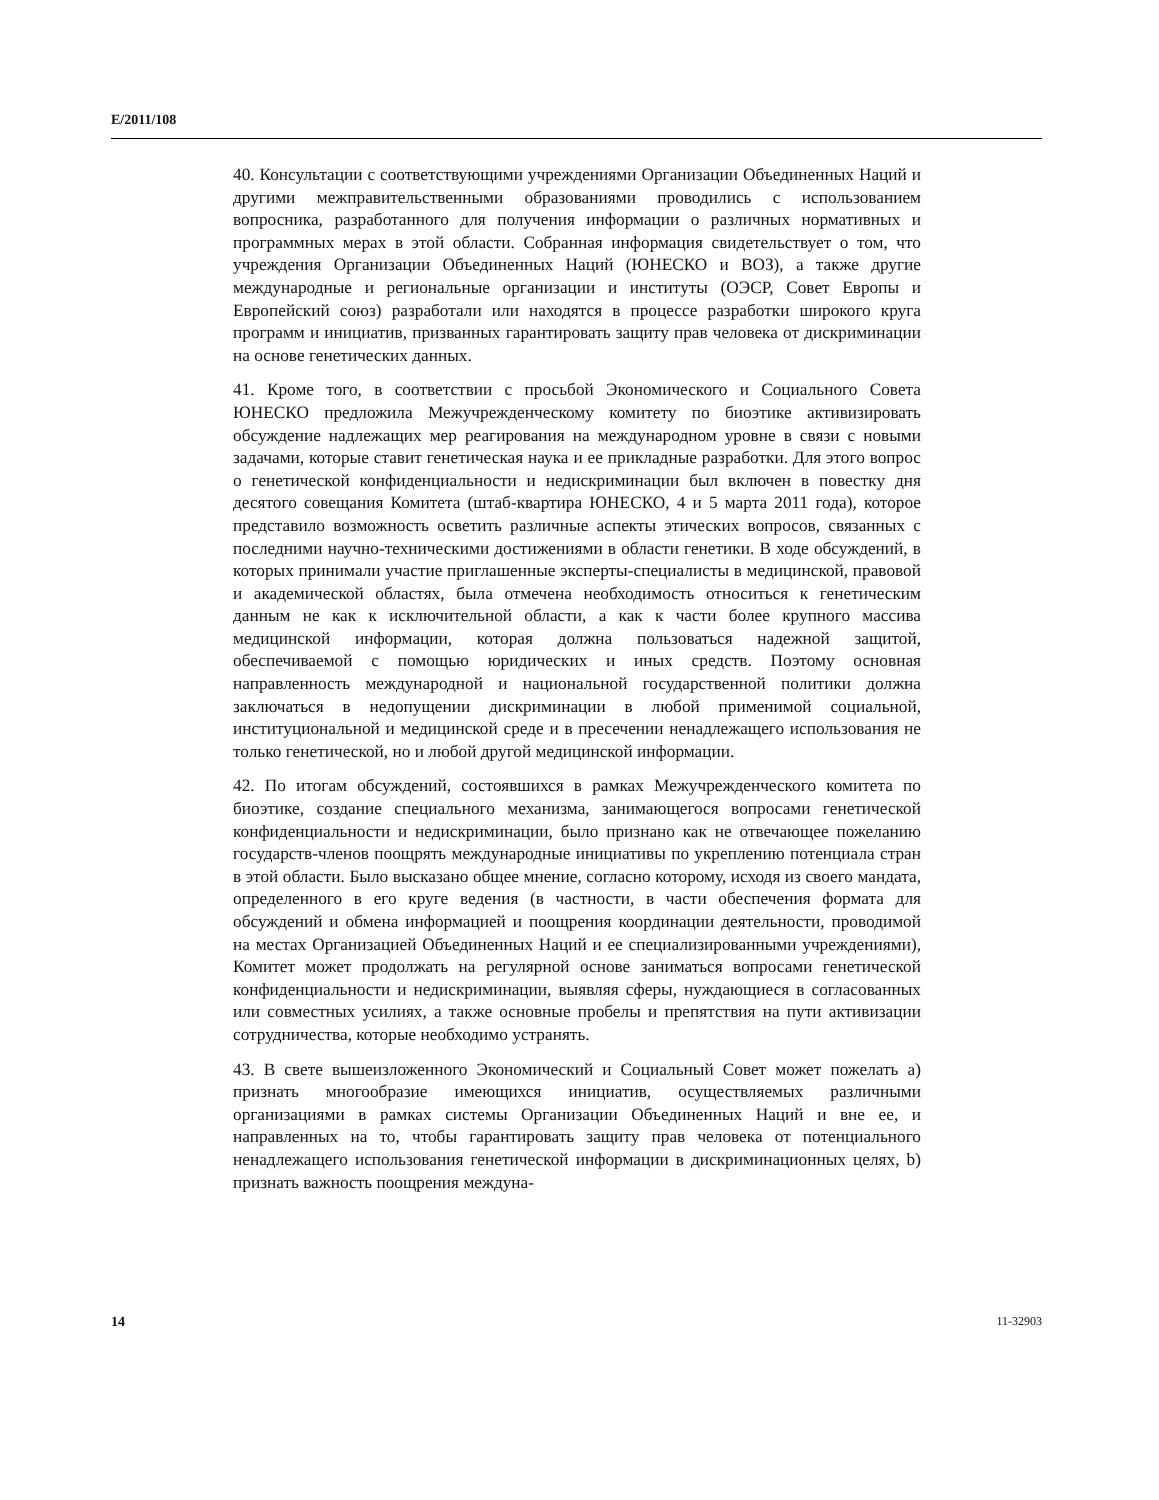E/2011/108
40. Консультации с соответствующими учреждениями Организации Объединенных Наций и другими межправительственными образованиями проводились с использованием вопросника, разработанного для получения информации о различных нормативных и программных мерах в этой области. Собранная информация свидетельствует о том, что учреждения Организации Объединенных Наций (ЮНЕСКО и ВОЗ), а также другие международные и региональные организации и институты (ОЭСР, Совет Европы и Европейский союз) разработали или находятся в процессе разработки широкого круга программ и инициатив, призванных гарантировать защиту прав человека от дискриминации на основе генетических данных.
41. Кроме того, в соответствии с просьбой Экономического и Социального Совета ЮНЕСКО предложила Межучрежденческому комитету по биоэтике активизировать обсуждение надлежащих мер реагирования на международном уровне в связи с новыми задачами, которые ставит генетическая наука и ее прикладные разработки. Для этого вопрос о генетической конфиденциальности и недискриминации был включен в повестку дня десятого совещания Комитета (штаб-квартира ЮНЕСКО, 4 и 5 марта 2011 года), которое представило возможность осветить различные аспекты этических вопросов, связанных с последними научно-техническими достижениями в области генетики. В ходе обсуждений, в которых принимали участие приглашенные эксперты-специалисты в медицинской, правовой и академической областях, была отмечена необходимость относиться к генетическим данным не как к исключительной области, а как к части более крупного массива медицинской информации, которая должна пользоваться надежной защитой, обеспечиваемой с помощью юридических и иных средств. Поэтому основная направленность международной и национальной государственной политики должна заключаться в недопущении дискриминации в любой применимой социальной, институциональной и медицинской среде и в пресечении ненадлежащего использования не только генетической, но и любой другой медицинской информации.
42. По итогам обсуждений, состоявшихся в рамках Межучрежденческого комитета по биоэтике, создание специального механизма, занимающегося вопросами генетической конфиденциальности и недискриминации, было признано как не отвечающее пожеланию государств-членов поощрять международные инициативы по укреплению потенциала стран в этой области. Было высказано общее мнение, согласно которому, исходя из своего мандата, определенного в его круге ведения (в частности, в части обеспечения формата для обсуждений и обмена информацией и поощрения координации деятельности, проводимой на местах Организацией Объединенных Наций и ее специализированными учреждениями), Комитет может продолжать на регулярной основе заниматься вопросами генетической конфиденциальности и недискриминации, выявляя сферы, нуждающиеся в согласованных или совместных усилиях, а также основные пробелы и препятствия на пути активизации сотрудничества, которые необходимо устранять.
43. В свете вышеизложенного Экономический и Социальный Совет может пожелать a) признать многообразие имеющихся инициатив, осуществляемых различными организациями в рамках системы Организации Объединенных Наций и вне ее, и направленных на то, чтобы гарантировать защиту прав человека от потенциального ненадлежащего использования генетической информации в дискриминационных целях, b) признать важность поощрения междуна-
14 11-32903